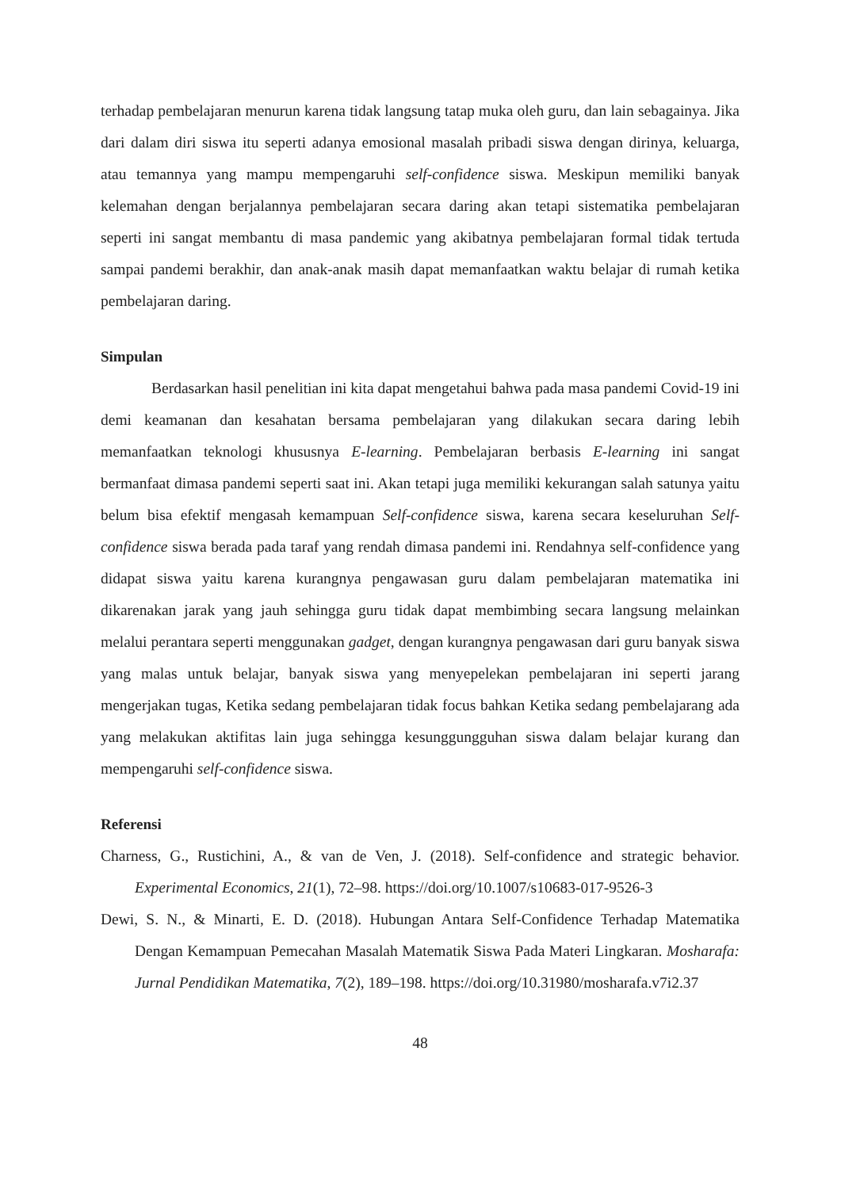terhadap pembelajaran menurun karena tidak langsung tatap muka oleh guru, dan lain sebagainya. Jika dari dalam diri siswa itu seperti adanya emosional masalah pribadi siswa dengan dirinya, keluarga, atau temannya yang mampu mempengaruhi self-confidence siswa. Meskipun memiliki banyak kelemahan dengan berjalannya pembelajaran secara daring akan tetapi sistematika pembelajaran seperti ini sangat membantu di masa pandemic yang akibatnya pembelajaran formal tidak tertuda sampai pandemi berakhir, dan anak-anak masih dapat memanfaatkan waktu belajar di rumah ketika pembelajaran daring.
Simpulan
Berdasarkan hasil penelitian ini kita dapat mengetahui bahwa pada masa pandemi Covid-19 ini demi keamanan dan kesahatan bersama pembelajaran yang dilakukan secara daring lebih memanfaatkan teknologi khususnya E-learning. Pembelajaran berbasis E-learning ini sangat bermanfaat dimasa pandemi seperti saat ini. Akan tetapi juga memiliki kekurangan salah satunya yaitu belum bisa efektif mengasah kemampuan Self-confidence siswa, karena secara keseluruhan Self-confidence siswa berada pada taraf yang rendah dimasa pandemi ini. Rendahnya self-confidence yang didapat siswa yaitu karena kurangnya pengawasan guru dalam pembelajaran matematika ini dikarenakan jarak yang jauh sehingga guru tidak dapat membimbing secara langsung melainkan melalui perantara seperti menggunakan gadget, dengan kurangnya pengawasan dari guru banyak siswa yang malas untuk belajar, banyak siswa yang menyepelekan pembelajaran ini seperti jarang mengerjakan tugas, Ketika sedang pembelajaran tidak focus bahkan Ketika sedang pembelajarang ada yang melakukan aktifitas lain juga sehingga kesunggungguhan siswa dalam belajar kurang dan mempengaruhi self-confidence siswa.
Referensi
Charness, G., Rustichini, A., & van de Ven, J. (2018). Self-confidence and strategic behavior. Experimental Economics, 21(1), 72–98. https://doi.org/10.1007/s10683-017-9526-3
Dewi, S. N., & Minarti, E. D. (2018). Hubungan Antara Self-Confidence Terhadap Matematika Dengan Kemampuan Pemecahan Masalah Matematik Siswa Pada Materi Lingkaran. Mosharafa: Jurnal Pendidikan Matematika, 7(2), 189–198. https://doi.org/10.31980/mosharafa.v7i2.37
48